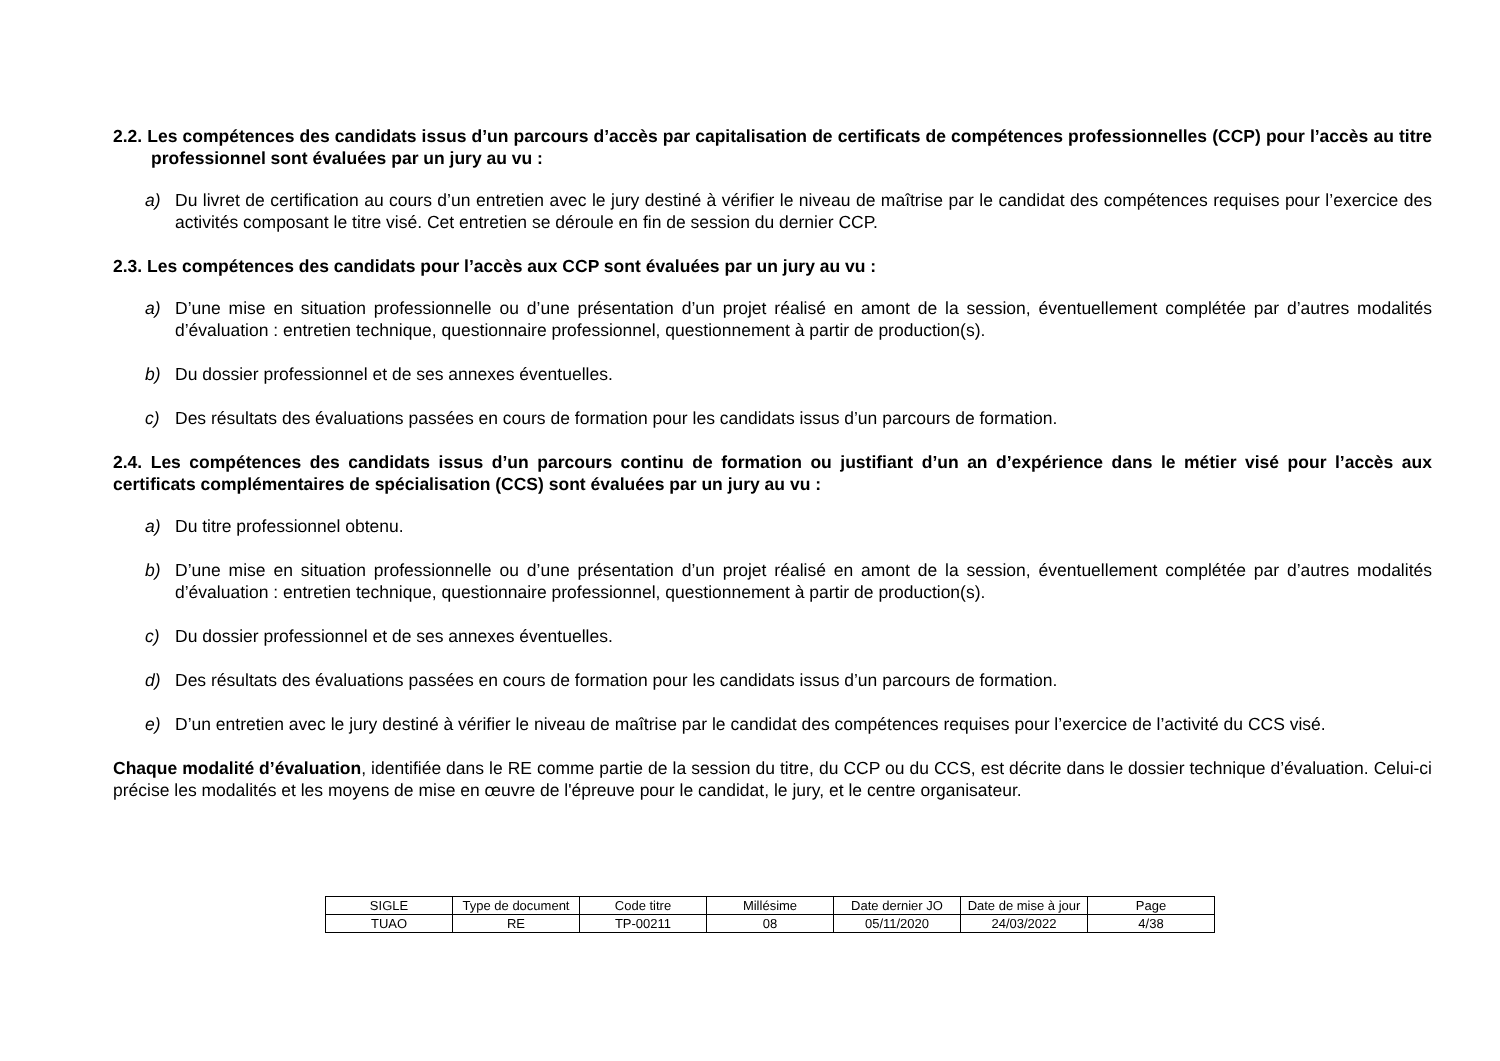2.2. Les compétences des candidats issus d’un parcours d’accès par capitalisation de certificats de compétences professionnelles (CCP) pour l’accès au titre professionnel sont évaluées par un jury au vu :
a) Du livret de certification au cours d’un entretien avec le jury destiné à vérifier le niveau de maîtrise par le candidat des compétences requises pour l’exercice des activités composant le titre visé. Cet entretien se déroule en fin de session du dernier CCP.
2.3. Les compétences des candidats pour l’accès aux CCP sont évaluées par un jury au vu :
a) D’une mise en situation professionnelle ou d’une présentation d’un projet réalisé en amont de la session, éventuellement complétée par d’autres modalités d’évaluation : entretien technique, questionnaire professionnel, questionnement à partir de production(s).
b) Du dossier professionnel et de ses annexes éventuelles.
c) Des résultats des évaluations passées en cours de formation pour les candidats issus d’un parcours de formation.
2.4. Les compétences des candidats issus d’un parcours continu de formation ou justifiant d’un an d’expérience dans le métier visé pour l’accès aux certificats complémentaires de spécialisation (CCS) sont évaluées par un jury au vu :
a) Du titre professionnel obtenu.
b) D’une mise en situation professionnelle ou d’une présentation d’un projet réalisé en amont de la session, éventuellement complétée par d’autres modalités d’évaluation : entretien technique, questionnaire professionnel, questionnement à partir de production(s).
c) Du dossier professionnel et de ses annexes éventuelles.
d) Des résultats des évaluations passées en cours de formation pour les candidats issus d’un parcours de formation.
e) D’un entretien avec le jury destiné à vérifier le niveau de maîtrise par le candidat des compétences requises pour l’exercice de l’activité du CCS visé.
Chaque modalité d’évaluation, identifiée dans le RE comme partie de la session du titre, du CCP ou du CCS, est décrite dans le dossier technique d’évaluation. Celui-ci précise les modalités et les moyens de mise en œuvre de l'épreuve pour le candidat, le jury, et le centre organisateur.
| SIGLE | Type de document | Code titre | Millésime | Date dernier JO | Date de mise à jour | Page |
| TUAO | RE | TP-00211 | 08 | 05/11/2020 | 24/03/2022 | 4/38 |